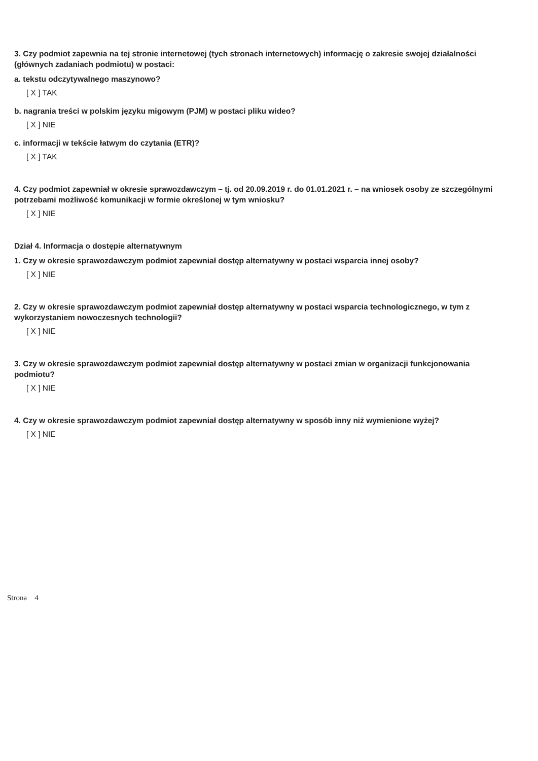3. Czy podmiot zapewnia na tej stronie internetowej (tych stronach internetowych) informację o zakresie swojej działalności (głównych zadaniach podmiotu) w postaci:
a. tekstu odczytywalnego maszynowo?
[ X ] TAK
b. nagrania treści w polskim języku migowym (PJM) w postaci pliku wideo?
[ X ] NIE
c. informacji w tekście łatwym do czytania (ETR)?
[ X ] TAK
4. Czy podmiot zapewniał w okresie sprawozdawczym – tj. od 20.09.2019 r. do 01.01.2021 r. – na wniosek osoby ze szczególnymi potrzebami możliwość komunikacji w formie określonej w tym wniosku?
[ X ] NIE
Dział 4. Informacja o dostępie alternatywnym
1. Czy w okresie sprawozdawczym podmiot zapewniał dostęp alternatywny w postaci wsparcia innej osoby?
[ X ] NIE
2. Czy w okresie sprawozdawczym podmiot zapewniał dostęp alternatywny w postaci wsparcia technologicznego, w tym z wykorzystaniem nowoczesnych technologii?
[ X ] NIE
3. Czy w okresie sprawozdawczym podmiot zapewniał dostęp alternatywny w postaci zmian w organizacji funkcjonowania podmiotu?
[ X ] NIE
4. Czy w okresie sprawozdawczym podmiot zapewniał dostęp alternatywny w sposób inny niż wymienione wyżej?
[ X ] NIE
Strona 4